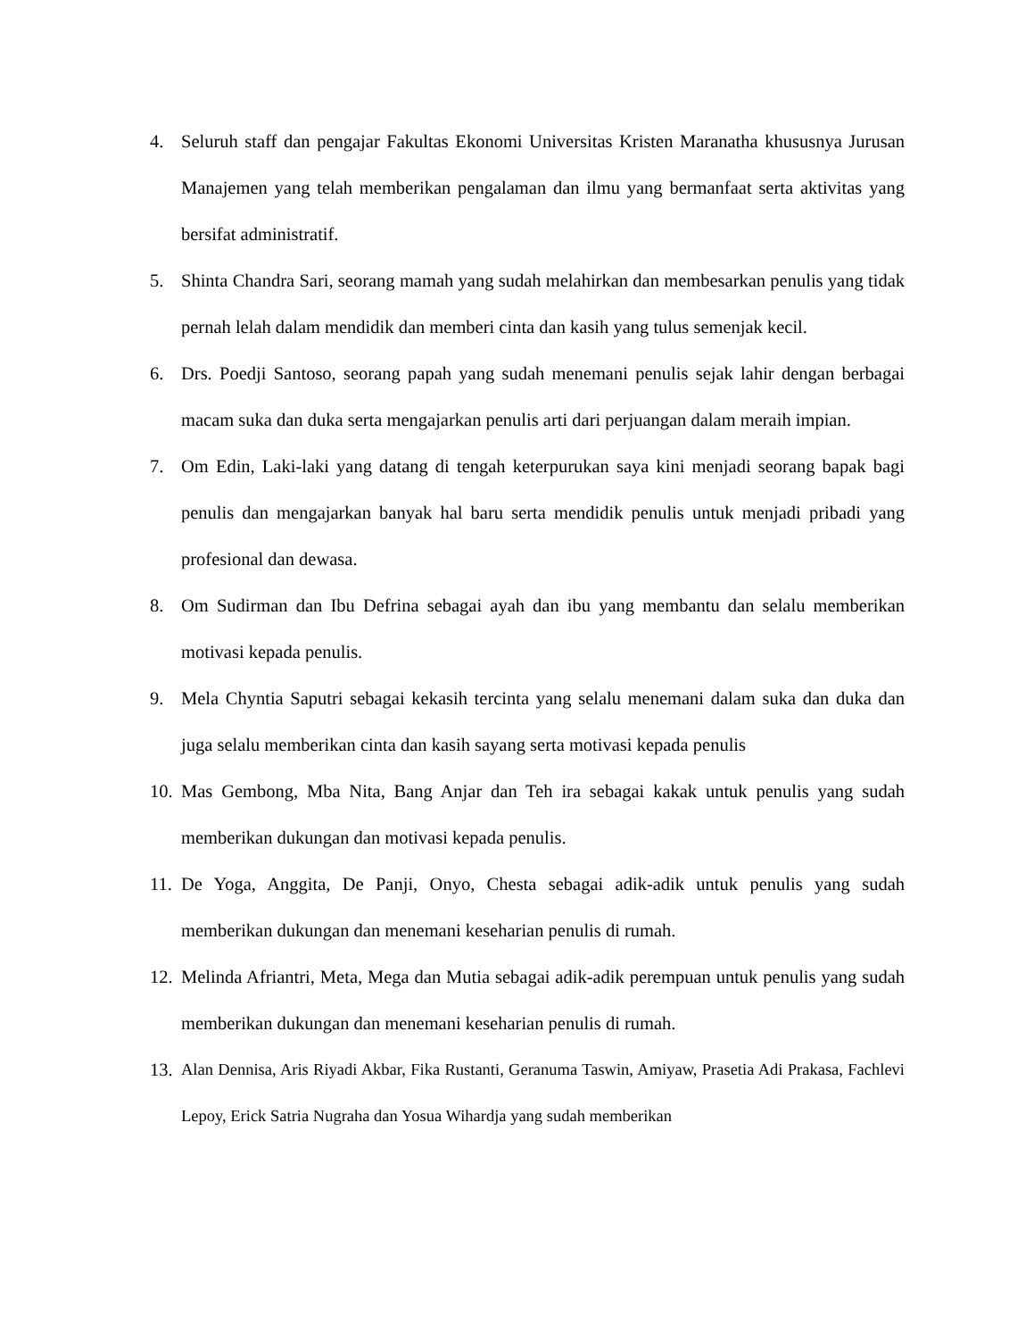4. Seluruh staff dan pengajar Fakultas Ekonomi Universitas Kristen Maranatha khususnya Jurusan Manajemen yang telah memberikan pengalaman dan ilmu yang bermanfaat serta aktivitas yang bersifat administratif.
5. Shinta Chandra Sari, seorang mamah yang sudah melahirkan dan membesarkan penulis yang tidak pernah lelah dalam mendidik dan memberi cinta dan kasih yang tulus semenjak kecil.
6. Drs. Poedji Santoso, seorang papah yang sudah menemani penulis sejak lahir dengan berbagai macam suka dan duka serta mengajarkan penulis arti dari perjuangan dalam meraih impian.
7. Om Edin, Laki-laki yang datang di tengah keterpurukan saya kini menjadi seorang bapak bagi penulis dan mengajarkan banyak hal baru serta mendidik penulis untuk menjadi pribadi yang profesional dan dewasa.
8. Om Sudirman dan Ibu Defrina sebagai ayah dan ibu yang membantu dan selalu memberikan motivasi kepada penulis.
9. Mela Chyntia Saputri sebagai kekasih tercinta yang selalu menemani dalam suka dan duka dan juga selalu memberikan cinta dan kasih sayang serta motivasi kepada penulis
10. Mas Gembong, Mba Nita, Bang Anjar dan Teh ira sebagai kakak untuk penulis yang sudah memberikan dukungan dan motivasi kepada penulis.
11. De Yoga, Anggita, De Panji, Onyo, Chesta sebagai adik-adik untuk penulis yang sudah memberikan dukungan dan menemani keseharian penulis di rumah.
12. Melinda Afriantri, Meta, Mega dan Mutia sebagai adik-adik perempuan untuk penulis yang sudah memberikan dukungan dan menemani keseharian penulis di rumah.
13. Alan Dennisa, Aris Riyadi Akbar, Fika Rustanti, Geranuma Taswin, Amiyaw, Prasetia Adi Prakasa, Fachlevi Lepoy, Erick Satria Nugraha dan Yosua Wihardja yang sudah memberikan